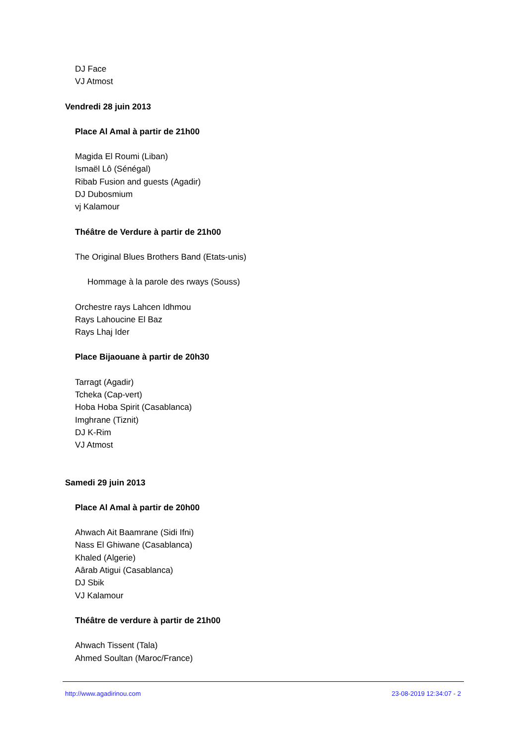DJ Face
VJ Atmost
Vendredi 28 juin 2013
Place Al Amal à partir de 21h00
Magida El Roumi (Liban)
Ismaël Lô (Sénégal)
Ribab Fusion and guests (Agadir)
DJ Dubosmium
vj Kalamour
Théâtre de Verdure à partir de 21h00
The Original Blues Brothers Band (Etats-unis)
Hommage à la parole des rways (Souss)
Orchestre rays Lahcen Idhmou
Rays Lahoucine El Baz
Rays Lhaj Ider
Place Bijaouane à partir de 20h30
Tarragt (Agadir)
Tcheka (Cap-vert)
Hoba Hoba Spirit (Casablanca)
Imghrane (Tiznit)
DJ K-Rim
VJ Atmost
Samedi 29 juin 2013
Place Al Amal à partir de 20h00
Ahwach Ait Baamrane (Sidi Ifni)
Nass El Ghiwane (Casablanca)
Khaled (Algerie)
Aârab Atigui (Casablanca)
DJ Sbik
VJ Kalamour
Théâtre de verdure à partir de 21h00
Ahwach Tissent (Tala)
Ahmed Soultan (Maroc/France)
http://www.agadirinou.com 23-08-2019 12:34:07 - 2